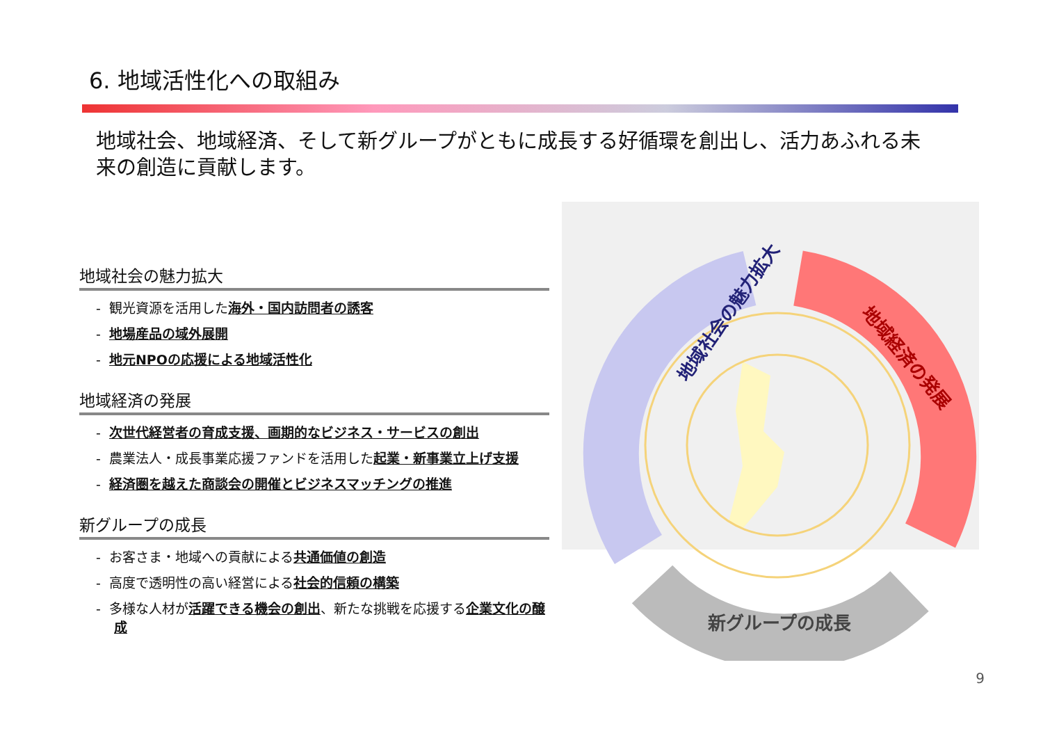6. 地域活性化への取組み
地域社会、地域経済、そして新グループがともに成長する好循環を創出し、活力あふれる未来の創造に貢献します。
地域社会の魅力拡大
- 観光資源を活用した海外・国内訪問者の誘客
- 地場産品の域外展開
- 地元NPOの応援による地域活性化
地域経済の発展
- 次世代経営者の育成支援、画期的なビジネス・サービスの創出
- 農業法人・成長事業応援ファンドを活用した起業・新事業立上げ支援
- 経済圏を越えた商談会の開催とビジネスマッチングの推進
新グループの成長
- お客さま・地域への貢献による共通価値の創造
- 高度で透明性の高い経営による社会的信頼の構築
- 多様な人材が活躍できる機会の創出、新たな挑戦を応援する企業文化の醸成
地域社会の魅力拡大
地域経済の発展
新グループの成長
9